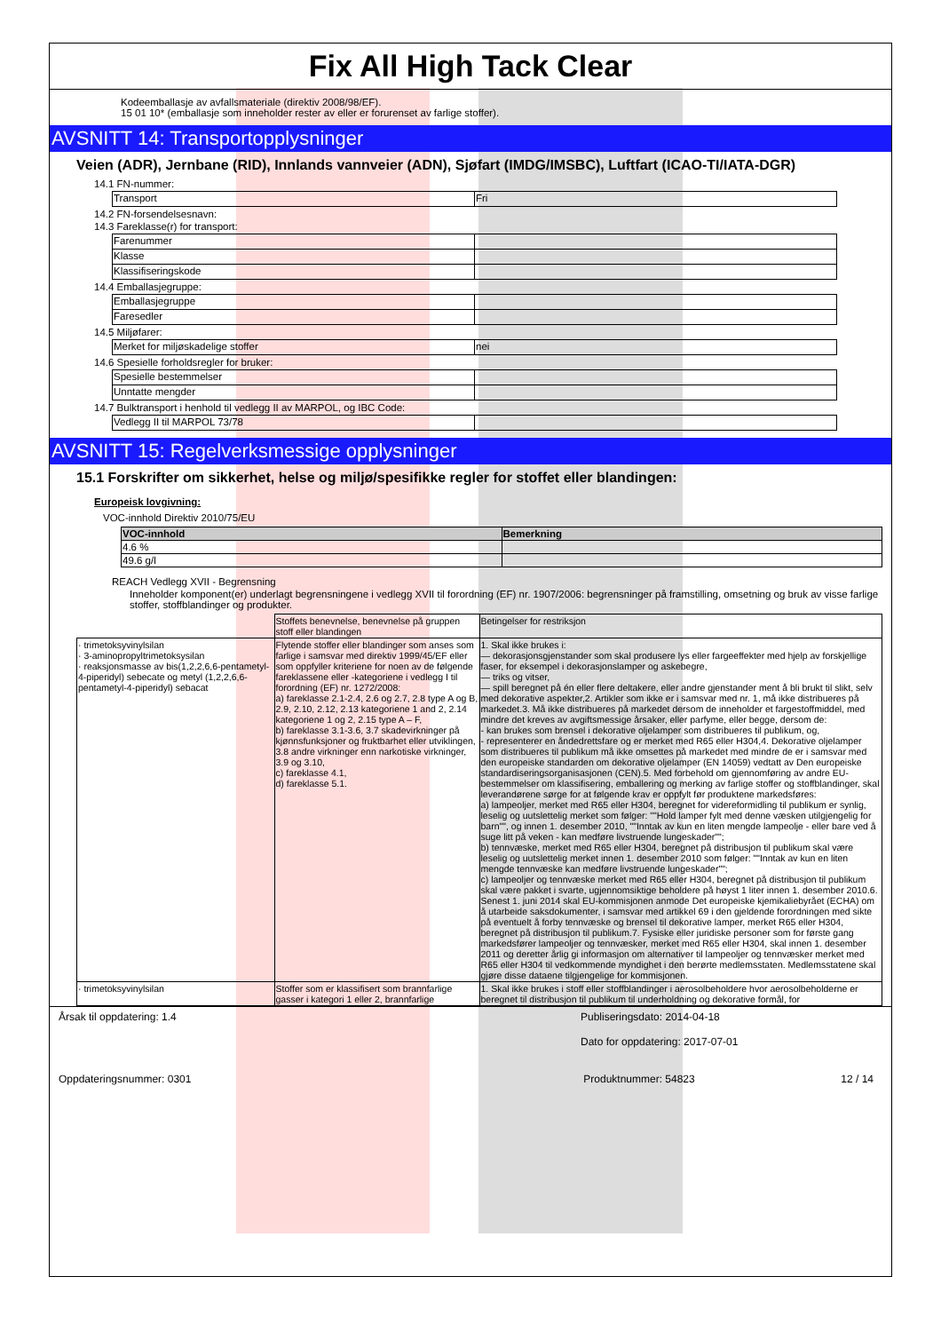Fix All High Tack Clear
Kodeemballasje av avfallsmateriale (direktiv 2008/98/EF).
15 01 10* (emballasje som inneholder rester av eller er forurenset av farlige stoffer).
AVSNITT 14: Transportopplysninger
Veien (ADR), Jernbane (RID), Innlands vannveier (ADN), Sjøfart (IMDG/IMSBC), Luftfart (ICAO-TI/IATA-DGR)
14.1 FN-nummer:
| Transport | Fri |
14.2 FN-forsendelsesnavn:
14.3 Fareklasse(r) for transport:
| Farenummer | |
| Klasse | |
| Klassifiseringskode | |
14.4 Emballasjegruppe:
| Emballasjegruppe | |
| Faresedler | |
14.5 Miljøfarer:
| Merket for miljøskadelige stoffer | nei |
14.6 Spesielle forholdsregler for bruker:
| Spesielle bestemmelser | |
| Unntatte mengder | |
14.7 Bulktransport i henhold til vedlegg II av MARPOL, og IBC Code:
| Vedlegg II til MARPOL 73/78 | |
AVSNITT 15: Regelverksmessige opplysninger
15.1 Forskrifter om sikkerhet, helse og miljø/spesifikke regler for stoffet eller blandingen:
Europeisk lovgivning:
VOC-innhold Direktiv 2010/75/EU
| VOC-innhold | Bemerkning |
| --- | --- |
| 4.6 % | |
| 49.6 g/l | |
REACH Vedlegg XVII - Begrensning
Inneholder komponent(er) underlagt begrensningene i vedlegg XVII til forordning (EF) nr. 1907/2006: begrensninger på framstilling, omsetning og bruk av visse farlige stoffer, stoffblandinger og produkter.
| | Stoffets benevnelse, benevnelse på gruppen stoff eller blandingen | Betingelser for restriksjon |
| · trimetoksyvinylsilan · 3-aminopropyltrimetoksysilan · reaksjonsmasse av bis(1,2,2,6,6-pentametyl-4-piperidyl) sebecate og metyl (1,2,2,6,6-pentametyl-4-piperidyl) sebacat | Flytende stoffer eller blandinger som anses som farlige i samsvar med direktiv 1999/45/EF eller som oppfyller kriteriene for noen av de følgende fareklassene eller -kategoriene i vedlegg I til forordning (EF) nr. 1272/2008: a) fareklasse 2.1-2.4, 2.6 og 2.7, 2.8 type A og B, 2.9, 2.10, 2.12, 2.13 kategoriene 1 and 2, 2.14 kategoriene 1 og 2, 2.15 type A – F, b) fareklasse 3.1-3.6, 3.7 skadevirkninger på kjønnsfunksjoner og fruktbarhet eller utviklingen, 3.8 andre virkninger enn narkotiske virkninger, 3.9 og 3.10, c) fareklasse 4.1, d) fareklasse 5.1. | 1. Skal ikke brukes i: — dekorasjonsgjenstander som skal produsere lys eller fargeeffekter med hjelp av forskjellige faser, for eksempel i dekorasjonslamper og askebegre, — triks og vitser, — spill beregnet på én eller flere deltakere, eller andre gjenstander ment å bli brukt til slikt, selv med dekorative aspekter,2. Artikler som ikke er i samsvar med nr. 1, må ikke distribueres på markedet.3. Må ikke distribueres på markedet dersom de inneholder et fargestoffmiddel, med mindre det kreves av avgiftsmessige årsaker, eller parfyme, eller begge, dersom de: - kan brukes som brensel i dekorative oljelamper som distribueres til publikum, og, - representerer en åndedrettsfare og er merket med R65 eller H304,4. Dekorative oljelamper som distribueres til publikum må ikke omsettes på markedet med mindre de er i samsvar med den europeiske standarden om dekorative oljelamper (EN 14059) vedtatt av Den europeiske standardiseringsorganisasjonen (CEN).5. Med forbehold om gjennomføring av andre EU-bestemmelser om klassifisering, emballering og merking av farlige stoffer og stoffblandinger, skal leverandørene sørge for at følgende krav er oppfylt før produktene markedsføres: a) lampeoljer, merket med R65 eller H304, beregnet for videreformidling til publikum er synlig, leselig og uutslettelig merket som følger: ""Hold lamper fylt med denne væsken utilgjengelig for barn"", og innen 1. desember 2010, ""Inntak av kun en liten mengde lampeolje - eller bare ved å suge litt på veken - kan medføre livstruende lungeskader""; b) tennvæske, merket med R65 eller H304, beregnet på distribusjon til publikum skal være leselig og uutslettelig merket innen 1. desember 2010 som følger: ""Inntak av kun en liten mengde tennvæske kan medføre livstruende lungeskader""; c) lampeoljer og tennvæske merket med R65 eller H304, beregnet på distribusjon til publikum skal være pakket i svarte, ugjennomsiktige beholdere på høyst 1 liter innen 1. desember 2010.6. Senest 1. juni 2014 skal EU-kommisjonen anmode Det europeiske kjemikaliebyrået (ECHA) om å utarbeide saksdokumenter, i samsvar med artikkel 69 i den gjeldende forordningen med sikte på eventuelt å forby tennvæske og brensel til dekorative lamper, merket R65 eller H304, beregnet på distribusjon til publikum.7. Fysiske eller juridiske personer som for første gang markedsfører lampeoljer og tennvæsker, merket med R65 eller H304, skal innen 1. desember 2011 og deretter årlig gi informasjon om alternativer til lampeoljer og tennvæsker merket med R65 eller H304 til vedkommende myndighet i den berørte medlemsstaten. Medlemsstatene skal gjøre disse dataene tilgjengelige for kommisjonen. |
| · trimetoksyvinylsilan | Stoffer som er klassifisert som brannfarlige gasser i kategori 1 eller 2, brannfarlige | 1. Skal ikke brukes i stoff eller stoffblandinger i aerosolbeholdere hvor aerosolbeholderne er beregnet til distribusjon til publikum til underholdning og dekorative formål, for |
Årsak til oppdatering: 1.4 Publiseringsdato: 2014-04-18
Dato for oppdatering: 2017-07-01
Oppdateringsnummer: 0301 Produktnummer: 54823 12 / 14